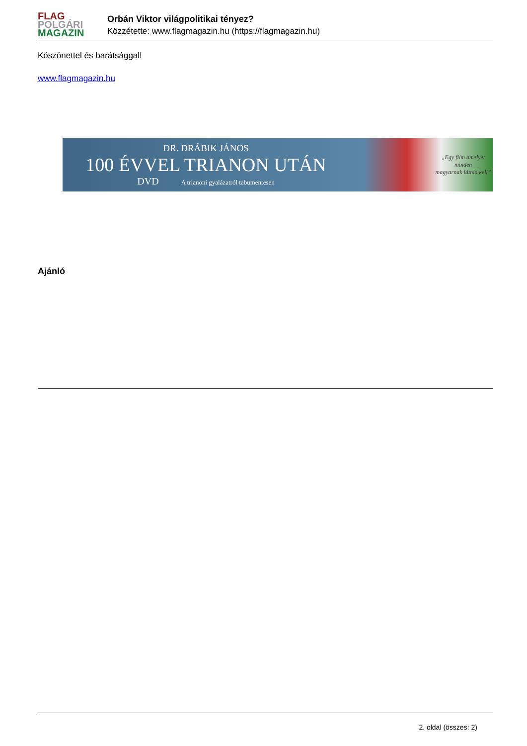FLAG
POLGÁRI
MAGAZIN
Orbán Viktor világpolitikai tényez?
Közzétette: www.flagmagazin.hu (https://flagmagazin.hu)
Köszönettel és barátsággal!
www.flagmagazin.hu
DR. DRÁBIK JÁNOS
100 ÉVVEL TRIANON UTÁN
DVD A trianoni gyalázatról tabumentesen
„Egy film amelyet minden
magyarnak látnia kell”
Ajánló
2. oldal (összes: 2)